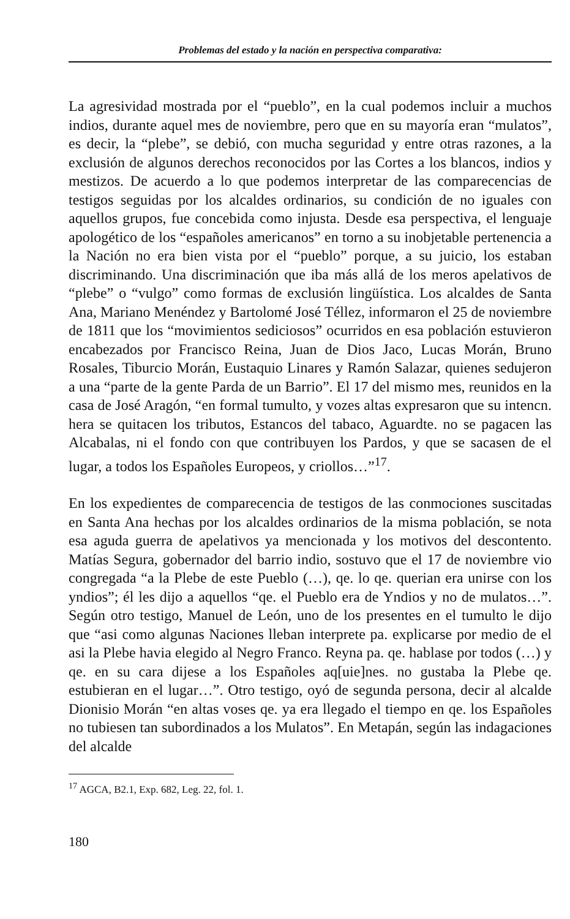Problemas del estado y la nación en perspectiva comparativa:
La agresividad mostrada por el “pueblo”, en la cual podemos incluir a muchos indios, durante aquel mes de noviembre, pero que en su mayoría eran “mulatos”, es decir, la “plebe”, se debió, con mucha seguridad y entre otras razones, a la exclusión de algunos derechos reconocidos por las Cortes a los blancos, indios y mestizos. De acuerdo a lo que podemos interpretar de las comparecencias de testigos seguidas por los alcaldes ordinarios, su condición de no iguales con aquellos grupos, fue concebida como injusta. Desde esa perspectiva, el lenguaje apologético de los “españoles americanos” en torno a su inobjetable pertenencia a la Nación no era bien vista por el “pueblo” porque, a su juicio, los estaban discriminando. Una discriminación que iba más allá de los meros apelativos de “plebe” o “vulgo” como formas de exclusión lingüística. Los alcaldes de Santa Ana, Mariano Menéndez y Bartolomé José Téllez, informaron el 25 de noviembre de 1811 que los “movimientos sediciosos” ocurridos en esa población estuvieron encabezados por Francisco Reina, Juan de Dios Jaco, Lucas Morán, Bruno Rosales, Tiburcio Morán, Eustaquio Linares y Ramón Salazar, quienes sedujeron a una “parte de la gente Parda de un Barrio”. El 17 del mismo mes, reunidos en la casa de José Aragón, “en formal tumulto, y vozes altas expresaron que su intencn. hera se quitacen los tributos, Estancos del tabaco, Aguardte. no se pagacen las Alcabalas, ni el fondo con que contribuyen los Pardos, y que se sacasen de el lugar, a todos los Españoles Europeos, y criollos…”<sup>17</sup>.
En los expedientes de comparecencia de testigos de las conmociones suscitadas en Santa Ana hechas por los alcaldes ordinarios de la misma población, se nota esa aguda guerra de apelativos ya mencionada y los motivos del descontento. Matías Segura, gobernador del barrio indio, sostuvo que el 17 de noviembre vio congregada “a la Plebe de este Pueblo (…), qe. lo qe. querian era unirse con los yndios”; él les dijo a aquellos “qe. el Pueblo era de Yndios y no de mulatos…”. Según otro testigo, Manuel de León, uno de los presentes en el tumulto le dijo que “asi como algunas Naciones lleban interprete pa. explicarse por medio de el asi la Plebe havia elegido al Negro Franco. Reyna pa. qe. hablase por todos (…) y qe. en su cara dijese a los Españoles aq[uie]nes. no gustaba la Plebe qe. estubieran en el lugar…”. Otro testigo, oyó de segunda persona, decir al alcalde Dionisio Morán “en altas voses qe. ya era llegado el tiempo en qe. los Españoles no tubiesen tan subordinados a los Mulatos”. En Metapán, según las indagaciones del alcalde
<sup>17</sup> AGCA, B2.1, Exp. 682, Leg. 22, fol. 1.
180